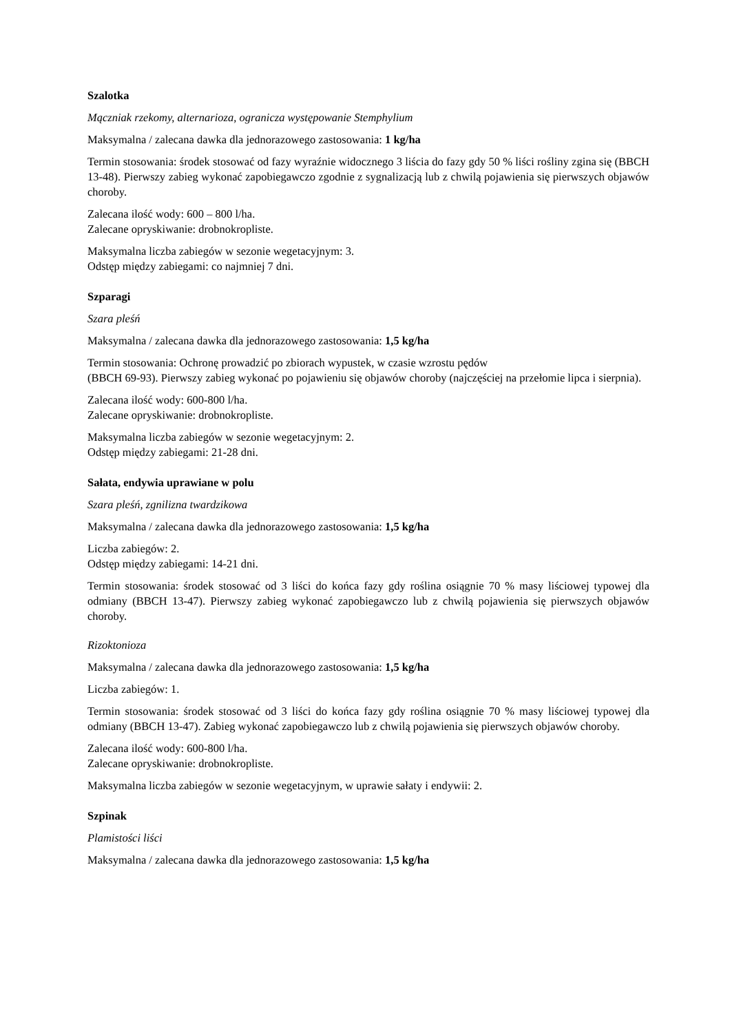Szalotka
Mączniak rzekomy, alternarioza, ogranicza występowanie Stemphylium
Maksymalna / zalecana dawka dla jednorazowego zastosowania: 1 kg/ha
Termin stosowania: środek stosować od fazy wyraźnie widocznego 3 liścia do fazy gdy 50 % liści rośliny zgina się (BBCH 13-48). Pierwszy zabieg wykonać zapobiegawczo zgodnie z sygnalizacją lub z chwilą pojawienia się pierwszych objawów choroby.
Zalecana ilość wody: 600 – 800 l/ha.
Zalecane opryskiwanie: drobnokropliste.
Maksymalna liczba zabiegów w sezonie wegetacyjnym: 3.
Odstęp między zabiegami: co najmniej 7 dni.
Szparagi
Szara pleśń
Maksymalna / zalecana dawka dla jednorazowego zastosowania: 1,5 kg/ha
Termin stosowania: Ochronę prowadzić po zbiorach wypustek, w czasie wzrostu pędów
(BBCH 69-93). Pierwszy zabieg wykonać po pojawieniu się objawów choroby (najczęściej na przełomie lipca i sierpnia).
Zalecana ilość wody: 600-800 l/ha.
Zalecane opryskiwanie: drobnokropliste.
Maksymalna liczba zabiegów w sezonie wegetacyjnym: 2.
Odstęp między zabiegami: 21-28 dni.
Sałata, endywia uprawiane w polu
Szara pleśń, zgnilizna twardzikowa
Maksymalna / zalecana dawka dla jednorazowego zastosowania: 1,5 kg/ha
Liczba zabiegów: 2.
Odstęp między zabiegami: 14-21 dni.
Termin stosowania: środek stosować od 3 liści do końca fazy gdy roślina osiągnie 70 % masy liściowej typowej dla odmiany (BBCH 13-47). Pierwszy zabieg wykonać zapobiegawczo lub z chwilą pojawienia się pierwszych objawów choroby.
Rizoktonioza
Maksymalna / zalecana dawka dla jednorazowego zastosowania: 1,5 kg/ha
Liczba zabiegów: 1.
Termin stosowania: środek stosować od 3 liści do końca fazy gdy roślina osiągnie 70 % masy liściowej typowej dla odmiany (BBCH 13-47). Zabieg wykonać zapobiegawczo lub z chwilą pojawienia się pierwszych objawów choroby.
Zalecana ilość wody: 600-800 l/ha.
Zalecane opryskiwanie: drobnokropliste.
Maksymalna liczba zabiegów w sezonie wegetacyjnym, w uprawie sałaty i endywii: 2.
Szpinak
Plamistości liści
Maksymalna / zalecana dawka dla jednorazowego zastosowania: 1,5 kg/ha